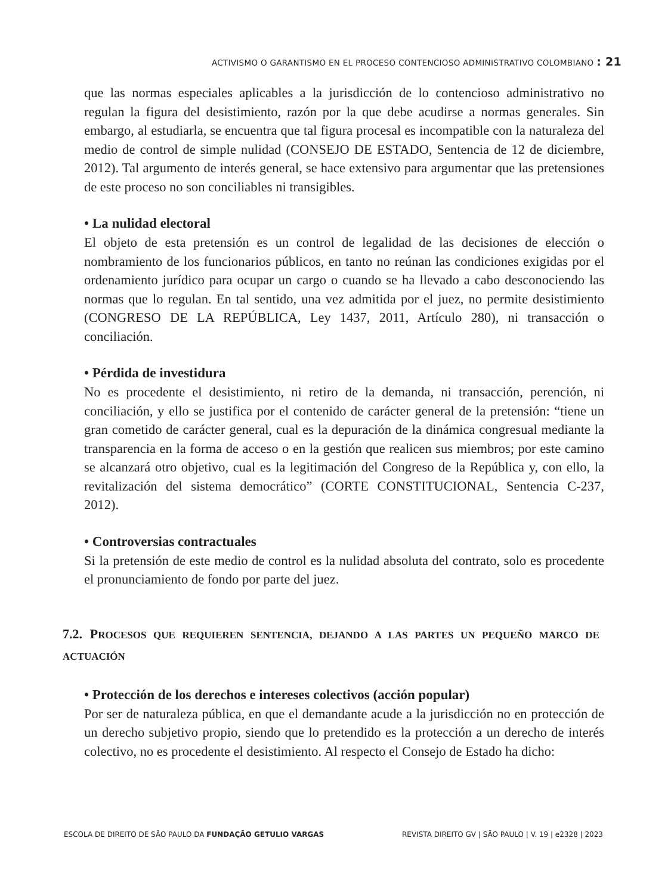ACTIVISMO O GARANTISMO EN EL PROCESO CONTENCIOSO ADMINISTRATIVO COLOMBIANO : 21
que las normas especiales aplicables a la jurisdicción de lo contencioso administrativo no regulan la figura del desistimiento, razón por la que debe acudirse a normas generales. Sin embargo, al estudiarla, se encuentra que tal figura procesal es incompatible con la naturaleza del medio de control de simple nulidad (CONSEJO DE ESTADO, Sentencia de 12 de diciembre, 2012). Tal argumento de interés general, se hace extensivo para argumentar que las pretensiones de este proceso no son conciliables ni transigibles.
• La nulidad electoral
El objeto de esta pretensión es un control de legalidad de las decisiones de elección o nombramiento de los funcionarios públicos, en tanto no reúnan las condiciones exigidas por el ordenamiento jurídico para ocupar un cargo o cuando se ha llevado a cabo desconociendo las normas que lo regulan. En tal sentido, una vez admitida por el juez, no permite desistimiento (CONGRESO DE LA REPÚBLICA, Ley 1437, 2011, Artículo 280), ni transacción o conciliación.
• Pérdida de investidura
No es procedente el desistimiento, ni retiro de la demanda, ni transacción, perención, ni conciliación, y ello se justifica por el contenido de carácter general de la pretensión: “tiene un gran cometido de carácter general, cual es la depuración de la dinámica congresual mediante la transparencia en la forma de acceso o en la gestión que realicen sus miembros; por este camino se alcanzará otro objetivo, cual es la legitimación del Congreso de la República y, con ello, la revitalización del sistema democrático” (CORTE CONSTITUCIONAL, Sentencia C-237, 2012).
• Controversias contractuales
Si la pretensión de este medio de control es la nulidad absoluta del contrato, solo es procedente el pronunciamiento de fondo por parte del juez.
7.2. PROCESOS QUE REQUIEREN SENTENCIA, DEJANDO A LAS PARTES UN PEQUEÑO MARCO DE ACTUACIÓN
• Protección de los derechos e intereses colectivos (acción popular)
Por ser de naturaleza pública, en que el demandante acude a la jurisdicción no en protección de un derecho subjetivo propio, siendo que lo pretendido es la protección a un derecho de interés colectivo, no es procedente el desistimiento. Al respecto el Consejo de Estado ha dicho:
ESCOLA DE DIREITO DE SÃO PAULO DA FUNDAÇÃO GETULIO VARGAS REVISTA DIREITO GV | SÃO PAULO | V. 19 | e2328 | 2023